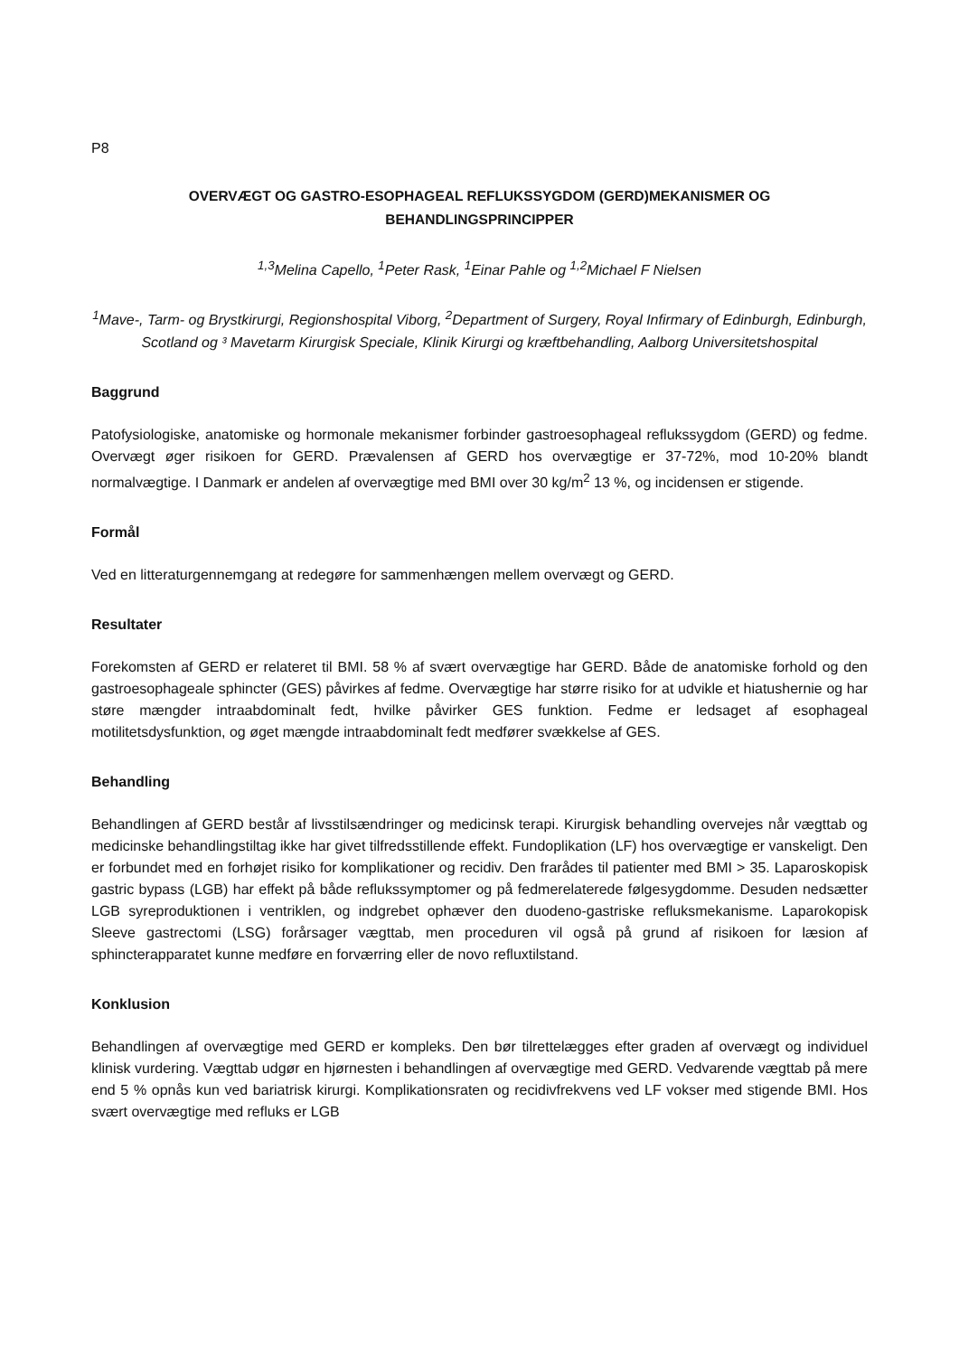P8
OVERVÆGT OG GASTRO-ESOPHAGEAL REFLUKSSYGDOM (GERD)MEKANISMER OG
BEHANDLINGSPRINCIPPER
<sup>1,3</sup>Melina Capello, <sup>1</sup>Peter Rask, <sup>1</sup>Einar Pahle og <sup>1,2</sup>Michael F Nielsen
<sup>1</sup> Mave-, Tarm- og Brystkirurgi, Regionshospital Viborg, <sup>2</sup>Department of Surgery, Royal Infirmary of Edinburgh, Edinburgh, Scotland og ³ Mavetarm Kirurgisk Speciale, Klinik Kirurgi og kræftbehandling, Aalborg Universitetshospital
Baggrund
Patofysiologiske, anatomiske og hormonale mekanismer forbinder gastroesophageal reflukssygdom (GERD) og fedme. Overvægt øger risikoen for GERD. Prævalensen af GERD hos overvægtige er 37-72%, mod 10-20% blandt normalvægtige. I Danmark er andelen af overvægtige med BMI over 30 kg/m<sup>2</sup> 13 %, og incidensen er stigende.
Formål
Ved en litteraturgennemgang at redegøre for sammenhængen mellem overvægt og GERD.
Resultater
Forekomsten af GERD er relateret til BMI. 58 % af svært overvægtige har GERD. Både de anatomiske forhold og den gastroesophageale sphincter (GES) påvirkes af fedme. Overvægtige har større risiko for at udvikle et hiatushernie og har støre mængder intraabdominalt fedt, hvilke påvirker GES funktion. Fedme er ledsaget af esophageal motilitetsdysfunktion, og øget mængde intraabdominalt fedt medfører svækkelse af GES.
Behandling
Behandlingen af GERD består af livsstilsændringer og medicinsk terapi. Kirurgisk behandling overvejes når vægttab og medicinske behandlingstiltag ikke har givet tilfredsstillende effekt. Fundoplikation (LF) hos overvægtige er vanskeligt. Den er forbundet med en forhøjet risiko for komplikationer og recidiv. Den frarådes til patienter med BMI > 35. Laparoskopisk gastric bypass (LGB) har effekt på både reflukssymptomer og på fedmerelaterede følgesygdomme. Desuden nedsætter LGB syreproduktionen i ventriklen, og indgrebet ophæver den duodeno-gastriske refluksmekanisme. Laparokopisk Sleeve gastrectomi (LSG) forårsager vægttab, men proceduren vil også på grund af risikoen for læsion af sphincterapparatet kunne medføre en forværring eller de novo refluxtilstand.
Konklusion
Behandlingen af overvægtige med GERD er kompleks. Den bør tilrettelægges efter graden af overvægt og individuel klinisk vurdering. Vægttab udgør en hjørnesten i behandlingen af overvægtige med GERD. Vedvarende vægttab på mere end 5 % opnås kun ved bariatrisk kirurgi. Komplikationsraten og recidivfrekvens ved LF vokser med stigende BMI. Hos svært overvægtige med refluks er LGB